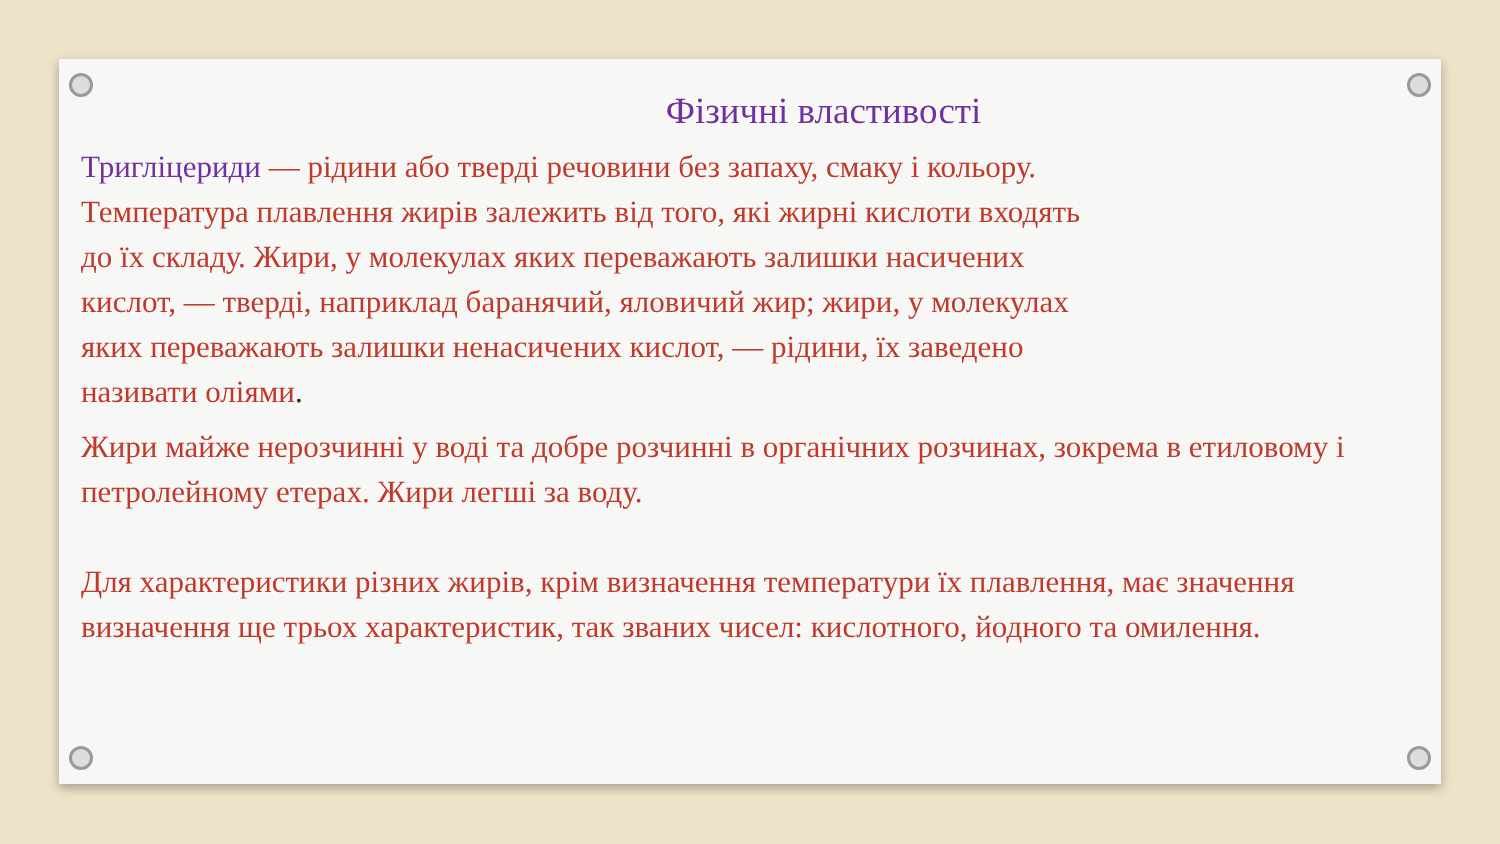Фізичні властивості
Тригліцериди — рідини або тверді речовини без запаху, смаку і кольору. Температура плавлення жирів залежить від того, які жирні кислоти входять до їх складу. Жири, у молекулах яких переважають залишки насичених кислот, — тверді, наприклад баранячий, яловичий жир; жири, у молекулах яких переважають залишки ненасичених кислот, — рідини, їх заведено називати оліями.
Жири майже нерозчинні у воді та добре розчинні в органічних розчинах, зокрема в етиловому і петролейному етерах. Жири легші за воду.
Для характеристики різних жирів, крім визначення температури їх плавлення, має значення визначення ще трьох характеристик, так званих чисел: кислотного, йодного та омилення.